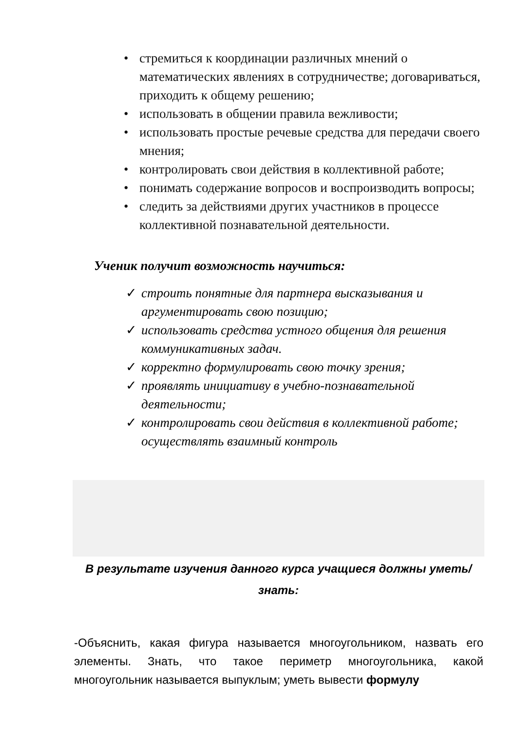• стремиться к координации различных мнений о математических явлениях в сотрудничестве; договариваться, приходить к общему решению;
• использовать в общении правила вежливости;
• использовать простые речевые средства для передачи своего мнения;
• контролировать свои действия в коллективной работе;
• понимать содержание вопросов и воспроизводить вопросы;
• следить за действиями других участников в процессе коллективной познавательной деятельности.
Ученик получит возможность научиться:
✓ строить понятные для партнера высказывания и аргументировать свою позицию;
✓ использовать средства устного общения для решения коммуникативных задач.
✓ корректно формулировать свою точку зрения;
✓ проявлять инициативу в учебно-познавательной деятельности;
✓ контролировать свои действия в коллективной работе; осуществлять взаимный контроль
В результате изучения данного курса учащиеся должны уметь/знать:
-Объяснить, какая фигура называется многоугольником, назвать его элементы. Знать, что такое периметр многоугольника, какой многоугольник называется выпуклым; уметь вывести формулу